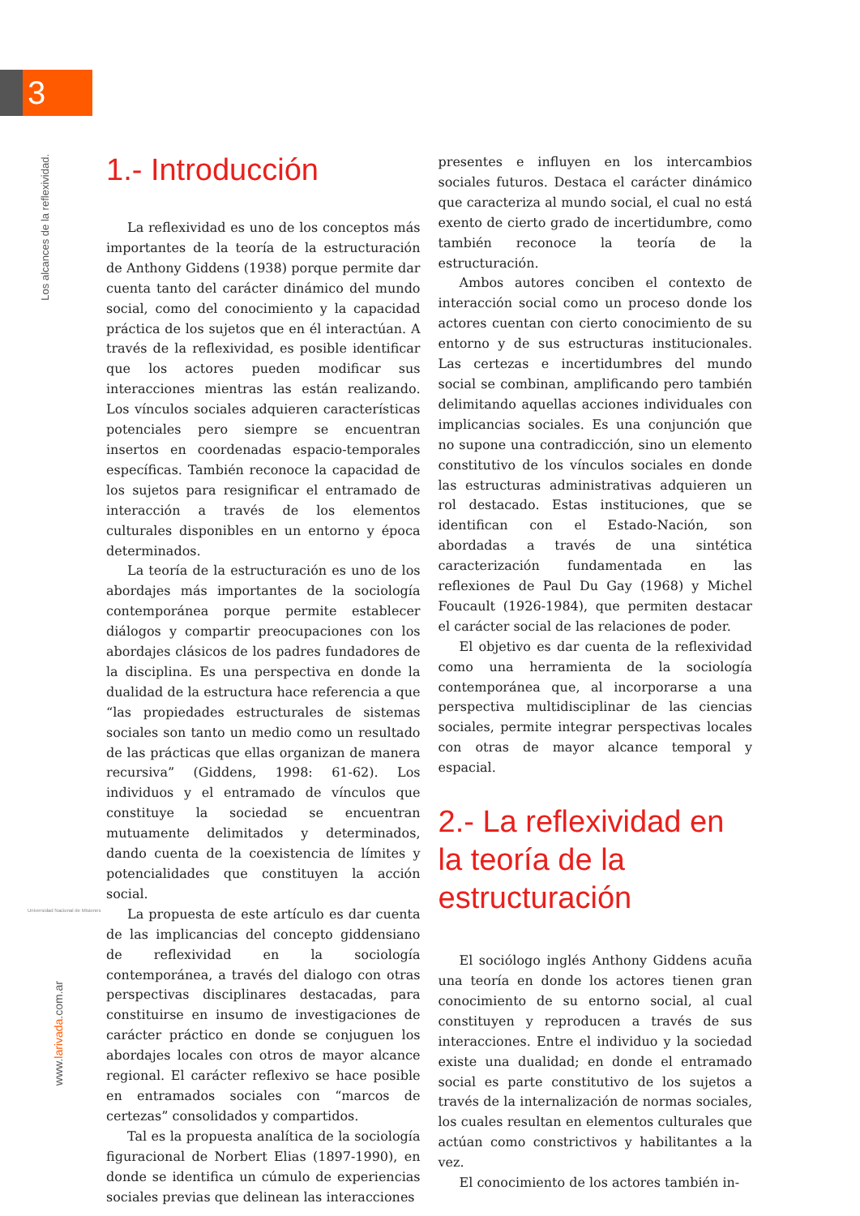3
Los alcances de la reflexividad.
Universidad Nacional de Misiones
www.larivada.com.ar
1.- Introducción
La reflexividad es uno de los conceptos más importantes de la teoría de la estructuración de Anthony Giddens (1938) porque permite dar cuenta tanto del carácter dinámico del mundo social, como del conocimiento y la capacidad práctica de los sujetos que en él interactúan. A través de la reflexividad, es posible identificar que los actores pueden modificar sus interacciones mientras las están realizando. Los vínculos sociales adquieren características potenciales pero siempre se encuentran insertos en coordenadas espacio-temporales específicas. También reconoce la capacidad de los sujetos para resignificar el entramado de interacción a través de los elementos culturales disponibles en un entorno y época determinados.
La teoría de la estructuración es uno de los abordajes más importantes de la sociología contemporánea porque permite establecer diálogos y compartir preocupaciones con los abordajes clásicos de los padres fundadores de la disciplina. Es una perspectiva en donde la dualidad de la estructura hace referencia a que “las propiedades estructurales de sistemas sociales son tanto un medio como un resultado de las prácticas que ellas organizan de manera recursiva” (Giddens, 1998: 61-62). Los individuos y el entramado de vínculos que constituye la sociedad se encuentran mutuamente delimitados y determinados, dando cuenta de la coexistencia de límites y potencialidades que constituyen la acción social.
La propuesta de este artículo es dar cuenta de las implicancias del concepto giddensiano de reflexividad en la sociología contemporánea, a través del dialogo con otras perspectivas disciplinares destacadas, para constituirse en insumo de investigaciones de carácter práctico en donde se conjuguen los abordajes locales con otros de mayor alcance regional. El carácter reflexivo se hace posible en entramados sociales con “marcos de certezas” consolidados y compartidos.
Tal es la propuesta analítica de la sociología figuracional de Norbert Elias (1897-1990), en donde se identifica un cúmulo de experiencias sociales previas que delinean las interacciones
presentes e influyen en los intercambios sociales futuros. Destaca el carácter dinámico que caracteriza al mundo social, el cual no está exento de cierto grado de incertidumbre, como también reconoce la teoría de la estructuración.
Ambos autores conciben el contexto de interacción social como un proceso donde los actores cuentan con cierto conocimiento de su entorno y de sus estructuras institucionales. Las certezas e incertidumbres del mundo social se combinan, amplificando pero también delimitando aquellas acciones individuales con implicancias sociales. Es una conjunción que no supone una contradicción, sino un elemento constitutivo de los vínculos sociales en donde las estructuras administrativas adquieren un rol destacado. Estas instituciones, que se identifican con el Estado-Nación, son abordadas a través de una sintética caracterización fundamentada en las reflexiones de Paul Du Gay (1968) y Michel Foucault (1926-1984), que permiten destacar el carácter social de las relaciones de poder.
El objetivo es dar cuenta de la reflexividad como una herramienta de la sociología contemporánea que, al incorporarse a una perspectiva multidisciplinar de las ciencias sociales, permite integrar perspectivas locales con otras de mayor alcance temporal y espacial.
2.- La reflexividad en la teoría de la estructuración
El sociólogo inglés Anthony Giddens acuña una teoría en donde los actores tienen gran conocimiento de su entorno social, al cual constituyen y reproducen a través de sus interacciones. Entre el individuo y la sociedad existe una dualidad; en donde el entramado social es parte constitutivo de los sujetos a través de la internalización de normas sociales, los cuales resultan en elementos culturales que actúan como constrictivos y habilitantes a la vez.
El conocimiento de los actores también in-